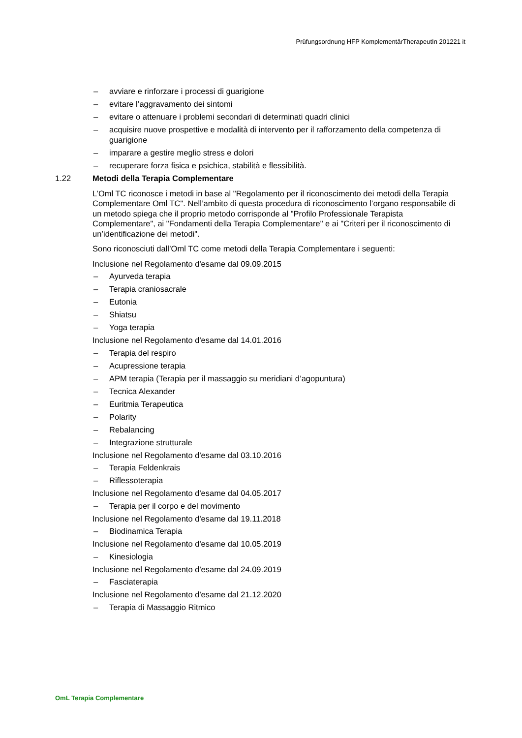Prüfungsordnung HFP KomplementärTherapeutIn 201221 it
– avviare e rinforzare i processi di guarigione
– evitare l’aggravamento dei sintomi
– evitare o attenuare i problemi secondari di determinati quadri clinici
– acquisire nuove prospettive e modalità di intervento per il rafforzamento della competenza di guarigione
– imparare a gestire meglio stress e dolori
– recuperare forza fisica e psichica, stabilità e flessibilità.
1.22 Metodi della Terapia Complementare
L’Oml TC riconosce i metodi in base al "Regolamento per il riconoscimento dei metodi della Terapia Complementare Oml TC". Nell’ambito di questa procedura di riconoscimento l’organo responsabile di un metodo spiega che il proprio metodo corrisponde al "Profilo Professionale Terapista Complementare", ai "Fondamenti della Terapia Complementare" e ai "Criteri per il riconoscimento di un’identificazione dei metodi".
Sono riconosciuti dall’Oml TC come metodi della Terapia Complementare i seguenti:
Inclusione nel Regolamento d'esame dal 09.09.2015
– Ayurveda terapia
– Terapia craniosacrale
– Eutonia
– Shiatsu
– Yoga terapia
Inclusione nel Regolamento d'esame dal 14.01.2016
– Terapia del respiro
– Acupressione terapia
– APM terapia (Terapia per il massaggio su meridiani d’agopuntura)
– Tecnica Alexander
– Euritmia Terapeutica
– Polarity
– Rebalancing
– Integrazione strutturale
Inclusione nel Regolamento d'esame dal 03.10.2016
– Terapia Feldenkrais
– Riflessoterapia
Inclusione nel Regolamento d'esame dal 04.05.2017
– Terapia per il corpo e del movimento
Inclusione nel Regolamento d'esame dal 19.11.2018
– Biodinamica Terapia
Inclusione nel Regolamento d'esame dal 10.05.2019
– Kinesiologia
Inclusione nel Regolamento d'esame dal 24.09.2019
– Fasciaterapia
Inclusione nel Regolamento d'esame dal 21.12.2020
– Terapia di Massaggio Ritmico
OmL Terapia Complementare